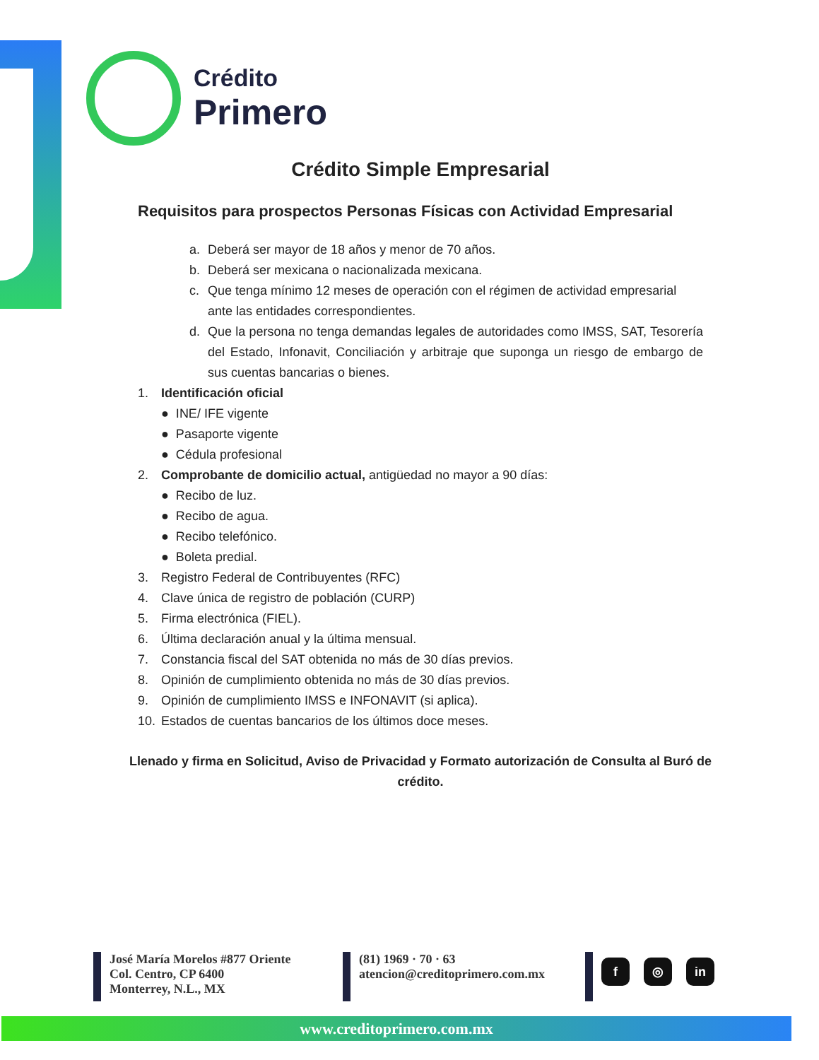Crédito
Primero
Crédito Simple Empresarial
Requisitos para prospectos Personas Físicas con Actividad Empresarial
a. Deberá ser mayor de 18 años y menor de 70 años.
b. Deberá ser mexicana o nacionalizada mexicana.
c. Que tenga mínimo 12 meses de operación con el régimen de actividad empresarial ante las entidades correspondientes.
d. Que la persona no tenga demandas legales de autoridades como IMSS, SAT, Tesorería del Estado, Infonavit, Conciliación y arbitraje que suponga un riesgo de embargo de sus cuentas bancarias o bienes.
1. Identificación oficial
● INE/ IFE vigente
● Pasaporte vigente
● Cédula profesional
2. Comprobante de domicilio actual, antigüedad no mayor a 90 días:
● Recibo de luz.
● Recibo de agua.
● Recibo telefónico.
● Boleta predial.
3. Registro Federal de Contribuyentes (RFC)
4. Clave única de registro de población (CURP)
5. Firma electrónica (FIEL).
6. Última declaración anual y la última mensual.
7. Constancia fiscal del SAT obtenida no más de 30 días previos.
8. Opinión de cumplimiento obtenida no más de 30 días previos.
9. Opinión de cumplimiento IMSS e INFONAVIT (si aplica).
10. Estados de cuentas bancarios de los últimos doce meses.
Llenado y firma en Solicitud, Aviso de Privacidad y Formato autorización de Consulta al Buró de crédito.
José María Morelos #877 Oriente
Col. Centro, CP 6400
Monterrey, N.L., MX
(81) 1969 · 70 · 63
atencion@creditoprimero.com.mx
f ◎ in
www.creditoprimero.com.mx